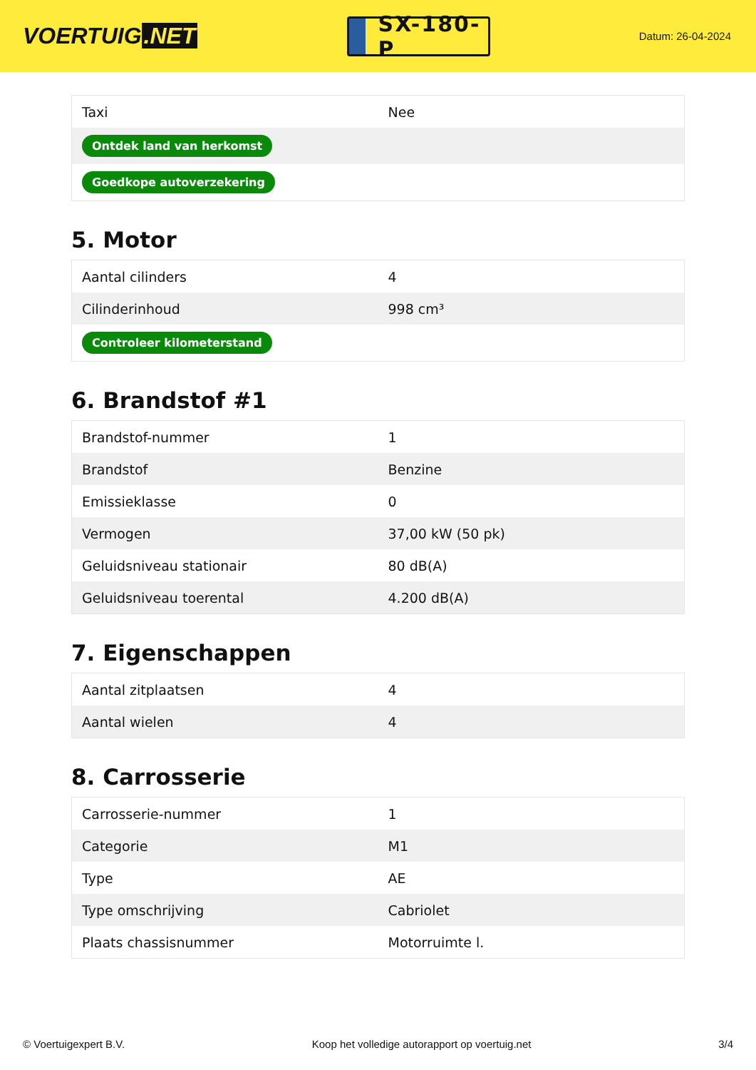VOERTUIG.NET
SX-180-P
Datum: 26-04-2024
| Taxi | Nee |
| Ontdek land van herkomst | |
| Goedkope autoverzekering | |
5. Motor
| Aantal cilinders | 4 |
| Cilinderinhoud | 998 cm³ |
| Controleer kilometerstand | |
6. Brandstof #1
| Brandstof-nummer | 1 |
| Brandstof | Benzine |
| Emissieklasse | 0 |
| Vermogen | 37,00 kW (50 pk) |
| Geluidsniveau stationair | 80 dB(A) |
| Geluidsniveau toerental | 4.200 dB(A) |
7. Eigenschappen
| Aantal zitplaatsen | 4 |
| Aantal wielen | 4 |
8. Carrosserie
| Carrosserie-nummer | 1 |
| Categorie | M1 |
| Type | AE |
| Type omschrijving | Cabriolet |
| Plaats chassisnummer | Motorruimte l. |
© Voertuigexpert B.V. Koop het volledige autorapport op voertuig.net 3/4